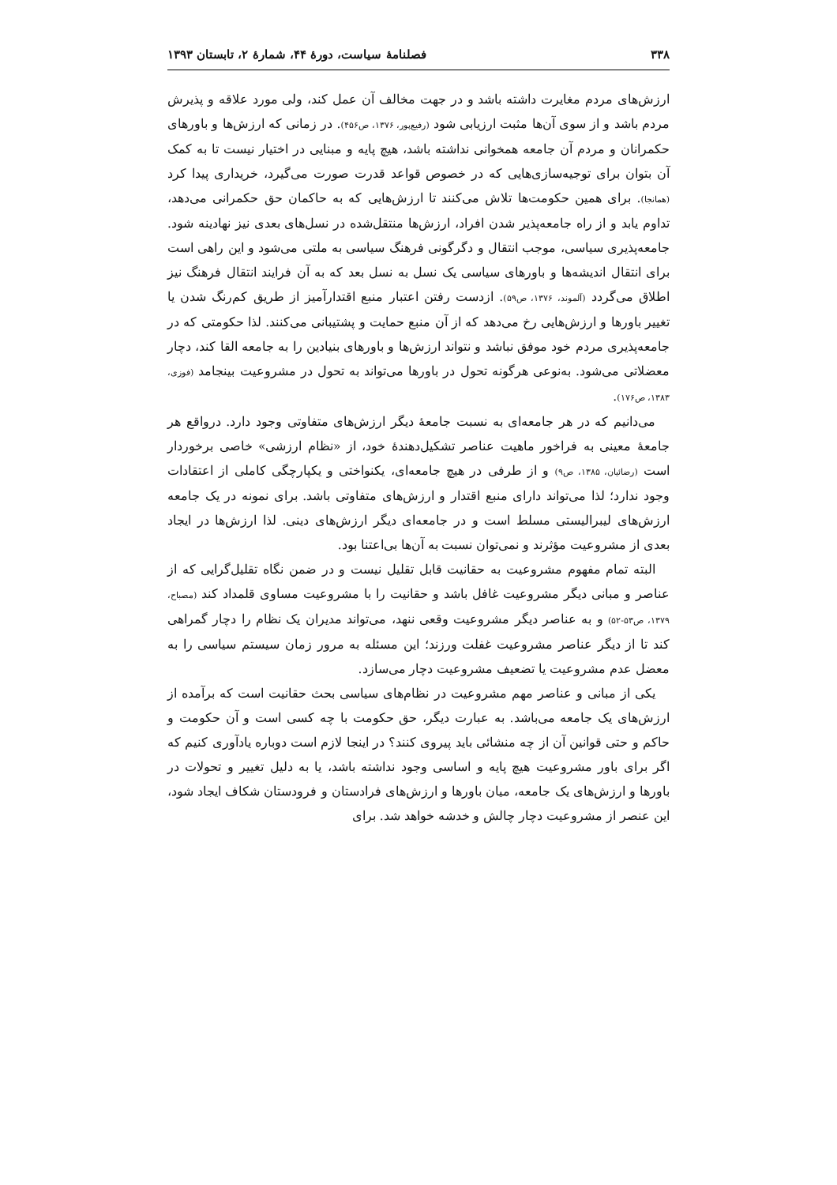۳۳۸ فصلنامهٔ سیاست، دورهٔ ۴۴، شمارهٔ ۲، تابستان ۱۳۹۳
ارزش‌های مردم مغایرت داشته باشد و در جهت مخالف آن عمل کند، ولی مورد علاقه و پذیرش مردم باشد و از سوی آن‌ها مثبت ارزیابی شود (رفیع‌پور، ۱۳۷۶، ص۴۵۶). در زمانی که ارزش‌ها و باورهای حکمرانان و مردم آن جامعه همخوانی نداشته باشد، هیچ پایه و مبنایی در اختیار نیست تا به کمک آن بتوان برای توجیه‌سازی‌هایی که در خصوص قواعد قدرت صورت می‌گیرد، خریداری پیدا کرد (همانجا). برای همین حکومت‌ها تلاش می‌کنند تا ارزش‌هایی که به حاکمان حق حکمرانی می‌دهد، تداوم یابد و از راه جامعه‌پذیر شدن افراد، ارزش‌ها منتقل‌شده در نسل‌های بعدی نیز نهادینه شود. جامعه‌پذیری سیاسی، موجب انتقال و دگرگونی فرهنگ سیاسی به ملتی می‌شود و این راهی است برای انتقال اندیشه‌ها و باورهای سیاسی یک نسل به نسل بعد که به آن فرایند انتقال فرهنگ نیز اطلاق می‌گردد (آلموند، ۱۳۷۶، ص۵۹). ازدست رفتن اعتبار منبع اقتدارآمیز از طریق کم‌رنگ شدن یا تغییر باورها و ارزش‌هایی رخ می‌دهد که از آن منبع حمایت و پشتیبانی می‌کنند. لذا حکومتی که در جامعه‌پذیری مردم خود موفق نباشد و نتواند ارزش‌ها و باورهای بنیادین را به جامعه القا کند، دچار معضلاتی می‌شود. به‌نوعی هرگونه تحول در باورها می‌تواند به تحول در مشروعیت بینجامد (فوزی، ۱۳۸۳، ص۱۷۶).
می‌دانیم که در هر جامعه‌ای به نسبت جامعهٔ دیگر ارزش‌های متفاوتی وجود دارد. درواقع هر جامعهٔ معینی به فراخور ماهیت عناصر تشکیل‌دهندهٔ خود، از «نظام ارزشی» خاصی برخوردار است (رضائیان، ۱۳۸۵، ص۹) و از طرفی در هیچ جامعه‌ای، یکنواختی و یکپارچگی کاملی از اعتقادات وجود ندارد؛ لذا می‌تواند دارای منبع اقتدار و ارزش‌های متفاوتی باشد. برای نمونه در یک جامعه ارزش‌های لیبرالیستی مسلط است و در جامعه‌ای دیگر ارزش‌های دینی. لذا ارزش‌ها در ایجاد بعدی از مشروعیت مؤثرند و نمی‌توان نسبت به آن‌ها بی‌اعتنا بود.
البته تمام مفهوم مشروعیت به حقانیت قابل تقلیل نیست و در ضمن نگاه تقلیل‌گرایی که از عناصر و مبانی دیگر مشروعیت غافل باشد و حقانیت را با مشروعیت مساوی قلمداد کند (مصباح، ۱۳۷۹، ص۵۳-۵۲) و به عناصر دیگر مشروعیت وقعی ننهد، می‌تواند مدیران یک نظام را دچار گمراهی کند تا از دیگر عناصر مشروعیت غفلت ورزند؛ این مسئله به مرور زمان سیستم سیاسی را به معضل عدم مشروعیت یا تضعیف مشروعیت دچار می‌سازد.
یکی از مبانی و عناصر مهم مشروعیت در نظام‌های سیاسی بحث حقانیت است که برآمده از ارزش‌های یک جامعه می‌باشد. به عبارت دیگر، حق حکومت با چه کسی است و آن حکومت و حاکم و حتی قوانین آن از چه منشائی باید پیروی کنند؟ در اینجا لازم است دوباره یادآوری کنیم که اگر برای باور مشروعیت هیچ پایه و اساسی وجود نداشته باشد، یا به دلیل تغییر و تحولات در باورها و ارزش‌های یک جامعه، میان باورها و ارزش‌های فرادستان و فرودستان شکاف ایجاد شود، این عنصر از مشروعیت دچار چالش و خدشه خواهد شد. برای